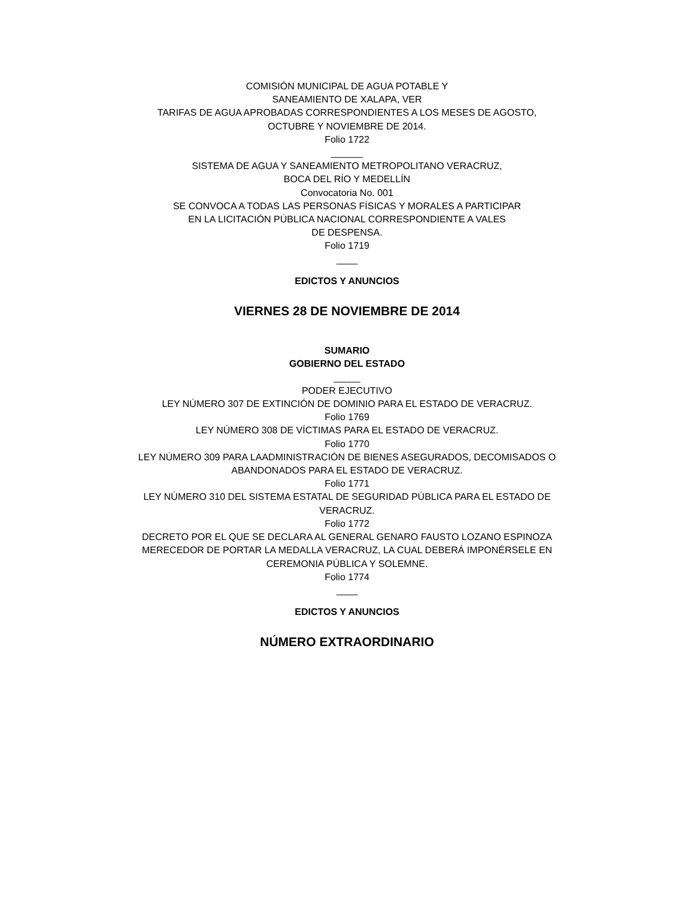COMISIÓN MUNICIPAL DE AGUA POTABLE Y
SANEAMIENTO DE XALAPA, VER
TARIFAS DE AGUA APROBADAS CORRESPONDIENTES A LOS MESES DE AGOSTO,
OCTUBRE Y NOVIEMBRE DE 2014.
Folio 1722
______
SISTEMA DE AGUA Y SANEAMIENTO METROPOLITANO VERACRUZ,
BOCA DEL RÍO Y MEDELLÍN
Convocatoria No. 001
SE CONVOCA A TODAS LAS PERSONAS FÍSICAS Y MORALES A PARTICIPAR
EN LA LICITACIÓN PÚBLICA NACIONAL CORRESPONDIENTE A VALES
DE DESPENSA.
Folio 1719
____
EDICTOS Y ANUNCIOS
VIERNES 28 DE NOVIEMBRE DE 2014
SUMARIO
GOBIERNO DEL ESTADO
_____
PODER EJECUTIVO
LEY NÚMERO 307 DE EXTINCIÓN DE DOMINIO PARA EL ESTADO DE VERACRUZ.
Folio 1769
LEY NÚMERO 308 DE VÍCTIMAS PARA EL ESTADO DE VERACRUZ.
Folio 1770
LEY NÚMERO 309 PARA LAADMINISTRACIÓN DE BIENES ASEGURADOS, DECOMISADOS O
ABANDONADOS PARA EL ESTADO DE VERACRUZ.
Folio 1771
LEY NÚMERO 310 DEL SISTEMA ESTATAL DE SEGURIDAD PÚBLICA PARA EL ESTADO DE
VERACRUZ.
Folio 1772
DECRETO POR EL QUE SE DECLARA AL GENERAL GENARO FAUSTO LOZANO ESPINOZA
MERECEDOR DE PORTAR LA MEDALLA VERACRUZ, LA CUAL DEBERÁ IMPONÉRSELE EN
CEREMONIA PÚBLICA Y SOLEMNE.
Folio 1774
____
EDICTOS Y ANUNCIOS
NÚMERO EXTRAORDINARIO